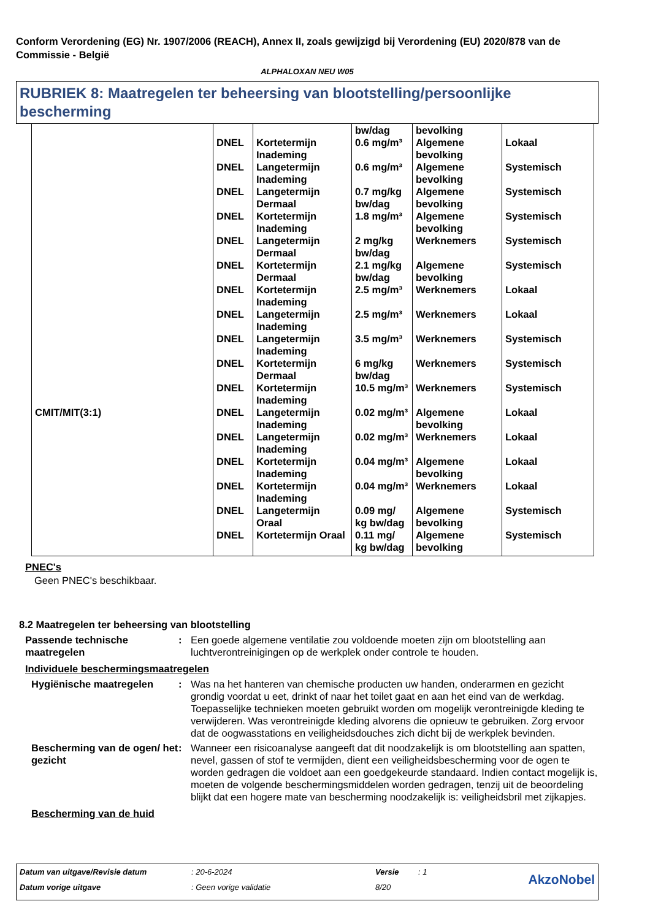Conform Verordening (EG) Nr. 1907/2006 (REACH), Annex II, zoals gewijzigd bij Verordening (EU) 2020/878 van de Commissie - België
ALPHALOXAN NEU W05
RUBRIEK 8: Maatregelen ter beheersing van blootstelling/persoonlijke bescherming
| | | | bw/dag | bevolking | |
| | DNEL | Kortetermijn Inademing | 0.6 mg/m³ | Algemene bevolking | Lokaal |
| | DNEL | Langetermijn Inademing | 0.6 mg/m³ | Algemene bevolking | Systemisch |
| | DNEL | Langetermijn Dermaal | 0.7 mg/kg bw/dag | Algemene bevolking | Systemisch |
| | DNEL | Kortetermijn Inademing | 1.8 mg/m³ | Algemene bevolking | Systemisch |
| | DNEL | Langetermijn Dermaal | 2 mg/kg bw/dag | Werknemers | Systemisch |
| | DNEL | Kortetermijn Dermaal | 2.1 mg/kg bw/dag | Algemene bevolking | Systemisch |
| | DNEL | Kortetermijn Inademing | 2.5 mg/m³ | Werknemers | Lokaal |
| | DNEL | Langetermijn Inademing | 2.5 mg/m³ | Werknemers | Lokaal |
| | DNEL | Langetermijn Inademing | 3.5 mg/m³ | Werknemers | Systemisch |
| | DNEL | Kortetermijn Dermaal | 6 mg/kg bw/dag | Werknemers | Systemisch |
| | DNEL | Kortetermijn Inademing | 10.5 mg/m³ | Werknemers | Systemisch |
| CMIT/MIT(3:1) | DNEL | Langetermijn Inademing | 0.02 mg/m³ | Algemene bevolking | Lokaal |
| | DNEL | Langetermijn Inademing | 0.02 mg/m³ | Werknemers | Lokaal |
| | DNEL | Kortetermijn Inademing | 0.04 mg/m³ | Algemene bevolking | Lokaal |
| | DNEL | Kortetermijn Inademing | 0.04 mg/m³ | Werknemers | Lokaal |
| | DNEL | Langetermijn Oraal | 0.09 mg/ kg bw/dag | Algemene bevolking | Systemisch |
| | DNEL | Kortetermijn Oraal | 0.11 mg/ kg bw/dag | Algemene bevolking | Systemisch |
PNEC's
Geen PNEC's beschikbaar.
8.2 Maatregelen ter beheersing van blootstelling
Passende technische maatregelen
: Een goede algemene ventilatie zou voldoende moeten zijn om blootstelling aan luchtverontreinigingen op de werkplek onder controle te houden.
Individuele beschermingsmaatregelen
Hygiënische maatregelen : Was na het hanteren van chemische producten uw handen, onderarmen en gezicht grondig voordat u eet, drinkt of naar het toilet gaat en aan het eind van de werkdag. Toepasselijke technieken moeten gebruikt worden om mogelijk verontreinigde kleding te verwijderen. Was verontreinigde kleding alvorens die opnieuw te gebruiken. Zorg ervoor dat de oogwasstations en veiligheidsdouches zich dicht bij de werkplek bevinden.
Bescherming van de ogen/ het gezicht
: Wanneer een risicoanalyse aangeeft dat dit noodzakelijk is om blootstelling aan spatten, nevel, gassen of stof te vermijden, dient een veiligheidsbescherming voor de ogen te worden gedragen die voldoet aan een goedgekeurde standaard. Indien contact mogelijk is, moeten de volgende beschermingsmiddelen worden gedragen, tenzij uit de beoordeling blijkt dat een hogere mate van bescherming noodzakelijk is: veiligheidsbril met zijkapjes.
Bescherming van de huid
| Datum van uitgave/Revisie datum | : 20-6-2024 | Versie | : 1 | AkzoNobel |
| Datum vorige uitgave | : Geen vorige validatie | 8/20 | | |